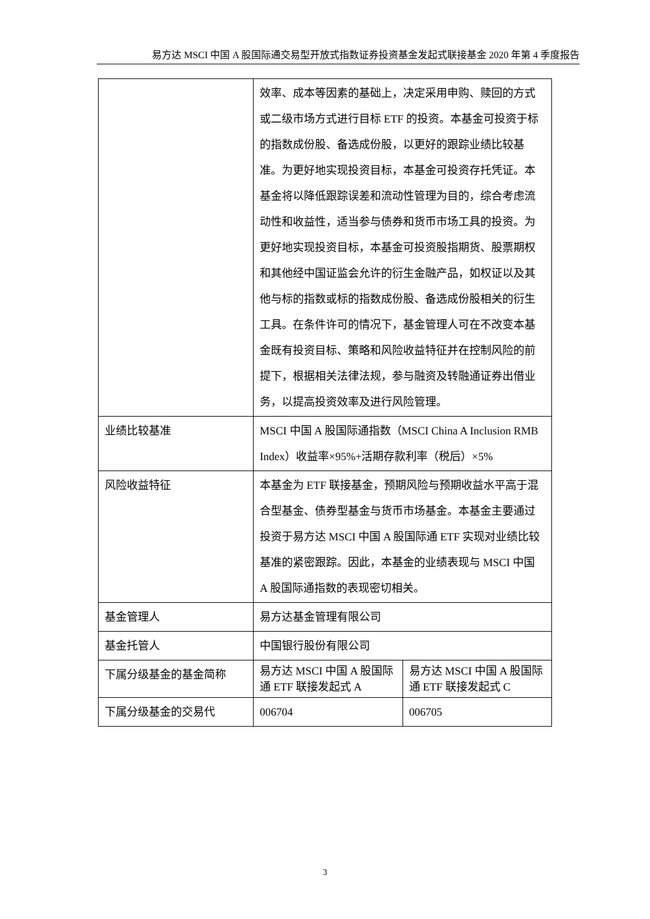易方达 MSCI 中国 A 股国际通交易型开放式指数证券投资基金发起式联接基金 2020 年第 4 季度报告
| | 效率、成本等因素的基础上，决定采用申购、赎回的方式或二级市场方式进行目标 ETF 的投资。本基金可投资于标的指数成份股、备选成份股，以更好的跟踪业绩比较基准。为更好地实现投资目标，本基金可投资存托凭证。本基金将以降低跟踪误差和流动性管理为目的，综合考虑流动性和收益性，适当参与债券和货币市场工具的投资。为更好地实现投资目标，本基金可投资股指期货、股票期权和其他经中国证监会允许的衍生金融产品，如权证以及其他与标的指数或标的指数成份股、备选成份股相关的衍生工具。在条件许可的情况下，基金管理人可在不改变本基金既有投资目标、策略和风险收益特征并在控制风险的前提下，根据相关法律法规，参与融资及转融通证券出借业务，以提高投资效率及进行风险管理。 | |
| 业绩比较基准 | MSCI 中国 A 股国际通指数（MSCI China A Inclusion RMB Index）收益率×95%+活期存款利率（税后）×5% | |
| 风险收益特征 | 本基金为 ETF 联接基金，预期风险与预期收益水平高于混合型基金、债券型基金与货币市场基金。本基金主要通过投资于易方达 MSCI 中国 A 股国际通 ETF 实现对业绩比较基准的紧密跟踪。因此，本基金的业绩表现与 MSCI 中国 A 股国际通指数的表现密切相关。 | |
| 基金管理人 | 易方达基金管理有限公司 | |
| 基金托管人 | 中国银行股份有限公司 | |
| 下属分级基金的基金简称 | 易方达 MSCI 中国 A 股国际通 ETF 联接发起式 A | 易方达 MSCI 中国 A 股国际通 ETF 联接发起式 C |
| 下属分级基金的交易代 | 006704 | 006705 |
3